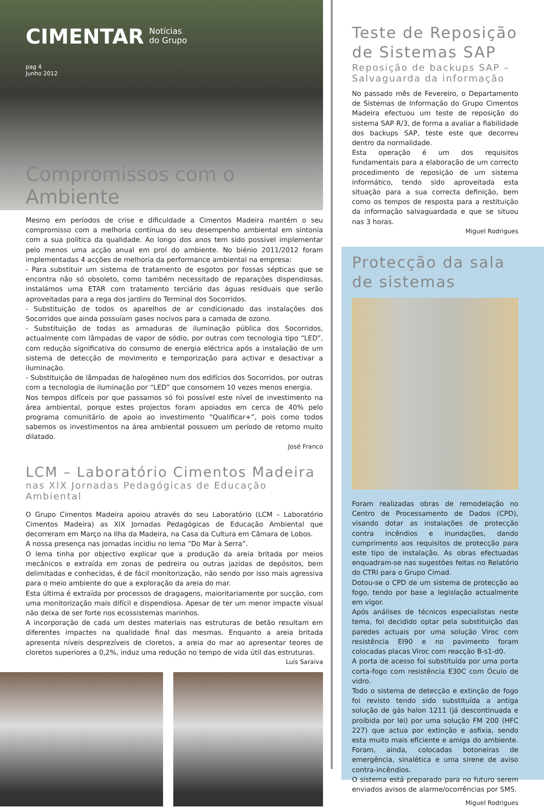CIMENTAR Notícias
do Grupo
pag 4
Junho 2012
Compromissos com o Ambiente
Mesmo em períodos de crise e dificuldade a Cimentos Madeira mantém o seu compromisso com a melhoria contínua do seu desempenho ambiental em sintonia com a sua política da qualidade. Ao longo dos anos tem sido possível implementar pelo menos uma acção anual em prol do ambiente. No biénio 2011/2012 foram implementadas 4 acções de melhoria da performance ambiental na empresa:
- Para substituir um sistema de tratamento de esgotos por fossas sépticas que se encontra não só obsoleto, como também necessitado de reparações dispendiosas, instalámos uma ETAR com tratamento terciário das águas residuais que serão aproveitadas para a rega dos jardins do Terminal dos Socorridos.
- Substituição de todos os aparelhos de ar condicionado das instalações dos Socorridos que ainda possuíam gases nocivos para a camada de ozono.
- Substituição de todas as armaduras de iluminação pública dos Socorridos, actualmente com lâmpadas de vapor de sódio, por outras com tecnologia tipo “LED”, com redução significativa do consumo de energia eléctrica após a instalação de um sistema de detecção de movimento e temporização para activar e desactivar a iluminação.
- Substituição de lâmpadas de halogéneo num dos edifícios dos Socorridos, por outras com a tecnologia de iluminação por “LED” que consomem 10 vezes menos energia.
Nos tempos difíceis por que passamos só foi possível este nível de investimento na área ambiental, porque estes projectos foram apoiados em cerca de 40% pelo programa comunitário de apoio ao investimento “Qualificar+”, pois como todos sabemos os investimentos na área ambiental possuem um período de retorno muito dilatado.
José Franco
LCM – Laboratório Cimentos Madeira
nas XIX Jornadas Pedagógicas de Educação Ambiental
O Grupo Cimentos Madeira apoiou através do seu Laboratório (LCM – Laboratório Cimentos Madeira) as XIX Jornadas Pedagógicas de Educação Ambiental que decorreram em Março na Ilha da Madeira, na Casa da Cultura em Câmara de Lobos.
A nossa presença nas jornadas incidiu no lema “Do Mar à Serra”.
O lema tinha por objectivo explicar que a produção da areia britada por meios mecânicos e extraída em zonas de pedreira ou outras jazidas de depósitos, bem delimitadas e conhecidas, é de fácil monitorização, não sendo por isso mais agressiva para o meio ambiente do que a exploração da areia do mar.
Esta última é extraída por processos de dragagens, maioritariamente por sucção, com uma monitorização mais difícil e dispendiosa. Apesar de ter um menor impacte visual não deixa de ser forte nos ecossistemas marinhos.
A incorporação de cada um destes materiais nas estruturas de betão resultam em diferentes impactes na qualidade final das mesmas. Enquanto a areia britada apresenta níveis desprezíveis de cloretos, a areia do mar ao apresentar teores de cloretos superiores a 0,2%, induz uma redução no tempo de vida útil das estruturas.
Luís Saraiva
Teste de Reposição de Sistemas SAP
Reposição de backups SAP – Salvaguarda da informação
No passado mês de Fevereiro, o Departamento de Sistemas de Informação do Grupo Cimentos Madeira efectuou um teste de reposição do sistema SAP R/3, de forma a avaliar a fiabilidade dos backups SAP, teste este que decorreu dentro da normalidade.
Esta operação é um dos requisitos fundamentais para a elaboração de um correcto procedimento de reposição de um sistema informático, tendo sido aproveitada esta situação para a sua correcta definição, bem como os tempos de resposta para a restituição da informação salvaguardada e que se situou nas 3 horas.
Miguel Rodrigues
Protecção da sala de sistemas
Foram realizadas obras de remodelação no Centro de Processamento de Dados (CPD), visando dotar as instalações de protecção contra incêndios e inundações, dando cumprimento aos requisitos de protecção para este tipo de instalação. As obras efectuadas enquadram-se nas sugestões feitas no Relatório do CTRI para o Grupo Cimad.
Dotou-se o CPD de um sistema de protecção ao fogo, tendo por base a legislação actualmente em vigor.
Após análises de técnicos especialistas neste tema, foi decidido optar pela substituição das paredes actuais por uma solução Viroc com resistência EI90 e no pavimento foram colocadas placas Viroc com reacção B-s1-d0.
A porta de acesso foi substituída por uma porta corta-fogo com resistência E30C com Óculo de vidro.
Todo o sistema de detecção e extinção de fogo foi revisto tendo sido substituída a antiga solução de gás halon 1211 (já descontinuada e proibida por lei) por uma solução FM 200 (HFC 227) que actua por extinção e asfixia, sendo esta muito mais eficiente e amiga do ambiente. Foram, ainda, colocadas botoneiras de emergência, sinalética e uma sirene de aviso contra-incêndios.
O sistema está preparado para no futuro serem enviados avisos de alarme/ocorrências por SMS.
Miguel Rodrigues